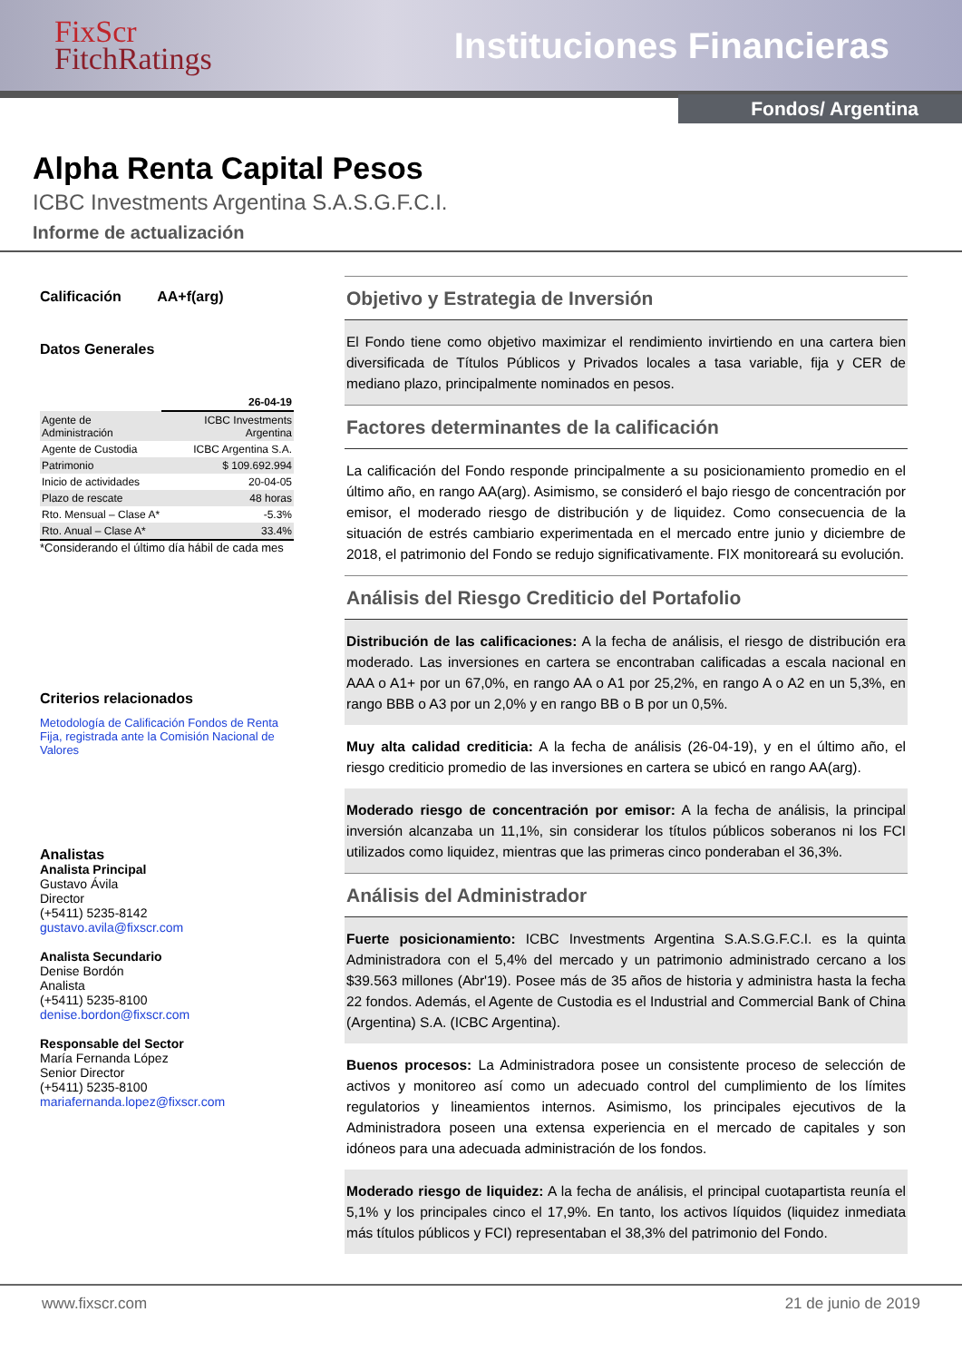FixScr
FitchRatings
Instituciones Financieras
Fondos/ Argentina
Alpha Renta Capital Pesos
ICBC Investments Argentina S.A.S.G.F.C.I.
Informe de actualización
Calificación AA+f(arg)
Datos Generales
| | 26-04-19 |
| Agente de Administración | ICBC Investments Argentina |
| Agente de Custodia | ICBC Argentina S.A. |
| Patrimonio | $ 109.692.994 |
| Inicio de actividades | 20-04-05 |
| Plazo de rescate | 48 horas |
| Rto. Mensual – Clase A* | -5.3% |
| Rto. Anual – Clase A* | 33.4% |
*Considerando el último día hábil de cada mes
Criterios relacionados
Metodología de Calificación Fondos de Renta Fija, registrada ante la Comisión Nacional de Valores
Analistas
Analista Principal
Gustavo Ávila
Director
(+5411) 5235-8142
gustavo.avila@fixscr.com
Analista Secundario
Denise Bordón
Analista
(+5411) 5235-8100
denise.bordon@fixscr.com
Responsable del Sector
María Fernanda López
Senior Director
(+5411) 5235-8100
mariafernanda.lopez@fixscr.com
Objetivo y Estrategia de Inversión
El Fondo tiene como objetivo maximizar el rendimiento invirtiendo en una cartera bien diversificada de Títulos Públicos y Privados locales a tasa variable, fija y CER de mediano plazo, principalmente nominados en pesos.
Factores determinantes de la calificación
La calificación del Fondo responde principalmente a su posicionamiento promedio en el último año, en rango AA(arg). Asimismo, se consideró el bajo riesgo de concentración por emisor, el moderado riesgo de distribución y de liquidez. Como consecuencia de la situación de estrés cambiario experimentada en el mercado entre junio y diciembre de 2018, el patrimonio del Fondo se redujo significativamente. FIX monitoreará su evolución.
Análisis del Riesgo Crediticio del Portafolio
Distribución de las calificaciones: A la fecha de análisis, el riesgo de distribución era moderado. Las inversiones en cartera se encontraban calificadas a escala nacional en AAA o A1+ por un 67,0%, en rango AA o A1 por 25,2%, en rango A o A2 en un 5,3%, en rango BBB o A3 por un 2,0% y en rango BB o B por un 0,5%.
Muy alta calidad crediticia: A la fecha de análisis (26-04-19), y en el último año, el riesgo crediticio promedio de las inversiones en cartera se ubicó en rango AA(arg).
Moderado riesgo de concentración por emisor: A la fecha de análisis, la principal inversión alcanzaba un 11,1%, sin considerar los títulos públicos soberanos ni los FCI utilizados como liquidez, mientras que las primeras cinco ponderaban el 36,3%.
Análisis del Administrador
Fuerte posicionamiento: ICBC Investments Argentina S.A.S.G.F.C.I. es la quinta Administradora con el 5,4% del mercado y un patrimonio administrado cercano a los $39.563 millones (Abr'19). Posee más de 35 años de historia y administra hasta la fecha 22 fondos. Además, el Agente de Custodia es el Industrial and Commercial Bank of China (Argentina) S.A. (ICBC Argentina).
Buenos procesos: La Administradora posee un consistente proceso de selección de activos y monitoreo así como un adecuado control del cumplimiento de los límites regulatorios y lineamientos internos. Asimismo, los principales ejecutivos de la Administradora poseen una extensa experiencia en el mercado de capitales y son idóneos para una adecuada administración de los fondos.
Moderado riesgo de liquidez: A la fecha de análisis, el principal cuotapartista reunía el 5,1% y los principales cinco el 17,9%. En tanto, los activos líquidos (liquidez inmediata más títulos públicos y FCI) representaban el 38,3% del patrimonio del Fondo.
www.fixscr.com 21 de junio de 2019